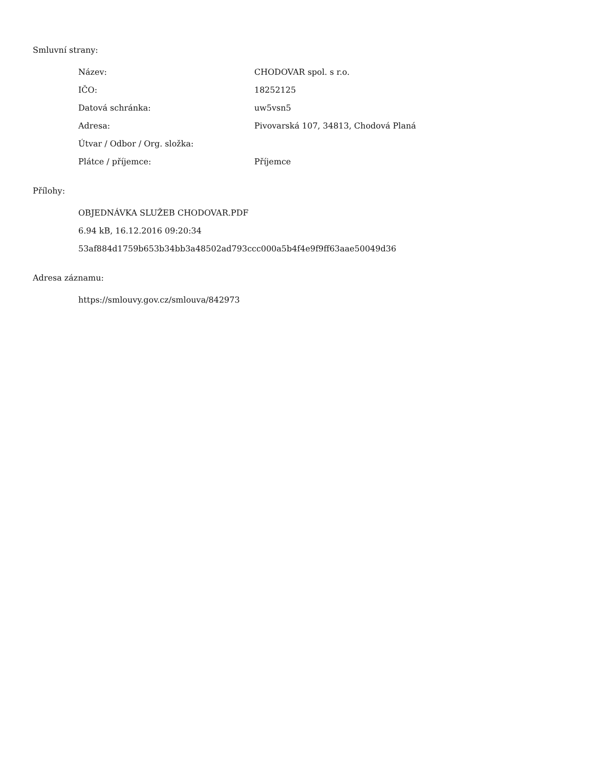Smluvní strany:
| Název: | CHODOVAR spol. s r.o. |
| IČO: | 18252125 |
| Datová schránka: | uw5vsn5 |
| Adresa: | Pivovarská 107, 34813, Chodová Planá |
| Útvar / Odbor / Org. složka: | |
| Plátce / příjemce: | Příjemce |
Přílohy:
OBJEDNÁVKA SLUŽEB CHODOVAR.PDF
6.94 kB, 16.12.2016 09:20:34
53af884d1759b653b34bb3a48502ad793ccc000a5b4f4e9f9ff63aae50049d36
Adresa záznamu:
https://smlouvy.gov.cz/smlouva/842973